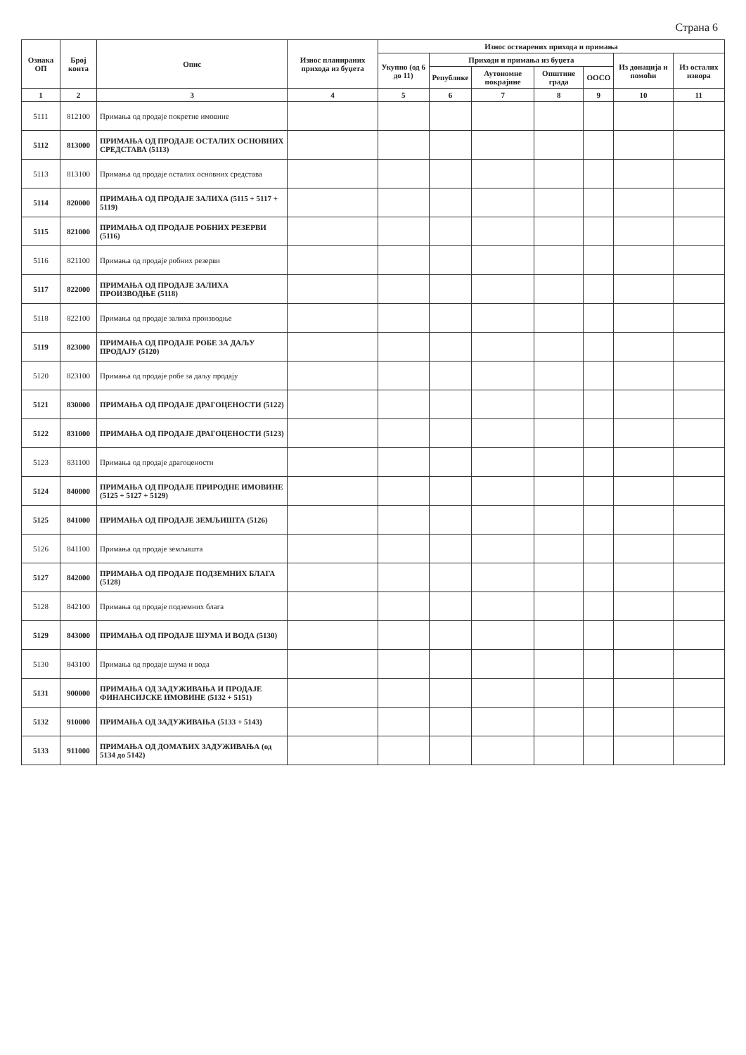Страна 6
| Ознака ОП | Број конта | Опис | Износ планираних прихода из буџета | Износ остварених прихода и примања | | | | | | |
| --- | --- | --- | --- | --- | --- | --- | --- | --- | --- | --- |
| | | | | Укупно (од 6 до 11) | Приходи и примања из буџета | | | | Из донација и помоћи | Из осталих извора |
| | | | | | Републике | Аутономне покрајине | Општине града | ООСО | | |
| 1 | 2 | 3 | 4 | 5 | 6 | 7 | 8 | 9 | 10 | 11 |
| 5111 | 812100 | Примања од продаје покретне имовине | | | | | | | | |
| 5112 | 813000 | ПРИМАЊА ОД ПРОДАЈЕ ОСТАЛИХ ОСНОВНИХ СРЕДСТАВА (5113) | | | | | | | | |
| 5113 | 813100 | Примања од продаје осталих основних средстава | | | | | | | | |
| 5114 | 820000 | ПРИМАЊА ОД ПРОДАЈЕ ЗАЛИХА (5115 + 5117 + 5119) | | | | | | | | |
| 5115 | 821000 | ПРИМАЊА ОД ПРОДАЈЕ РОБНИХ РЕЗЕРВИ (5116) | | | | | | | | |
| 5116 | 821100 | Примања од продаје робних резерви | | | | | | | | |
| 5117 | 822000 | ПРИМАЊА ОД ПРОДАЈЕ ЗАЛИХА ПРОИЗВОДЊЕ (5118) | | | | | | | | |
| 5118 | 822100 | Примања од продаје залиха производње | | | | | | | | |
| 5119 | 823000 | ПРИМАЊА ОД ПРОДАЈЕ РОБЕ ЗА ДАЉУ ПРОДАЈУ (5120) | | | | | | | | |
| 5120 | 823100 | Примања од продаје робе за даљу продају | | | | | | | | |
| 5121 | 830000 | ПРИМАЊА ОД ПРОДАЈЕ ДРАГОЦЕНОСТИ (5122) | | | | | | | | |
| 5122 | 831000 | ПРИМАЊА ОД ПРОДАЈЕ ДРАГОЦЕНОСТИ (5123) | | | | | | | | |
| 5123 | 831100 | Примања од продаје драгоцености | | | | | | | | |
| 5124 | 840000 | ПРИМАЊА ОД ПРОДАЈЕ ПРИРОДНЕ ИМОВИНЕ (5125 + 5127 + 5129) | | | | | | | | |
| 5125 | 841000 | ПРИМАЊА ОД ПРОДАЈЕ ЗЕМЉИШТА (5126) | | | | | | | | |
| 5126 | 841100 | Примања од продаје земљишта | | | | | | | | |
| 5127 | 842000 | ПРИМАЊА ОД ПРОДАЈЕ ПОДЗЕМНИХ БЛАГА (5128) | | | | | | | | |
| 5128 | 842100 | Примања од продаје подземних блага | | | | | | | | |
| 5129 | 843000 | ПРИМАЊА ОД ПРОДАЈЕ ШУМА И ВОДА (5130) | | | | | | | | |
| 5130 | 843100 | Примања од продаје шума и вода | | | | | | | | |
| 5131 | 900000 | ПРИМАЊА ОД ЗАДУЖИВАЊА И ПРОДАЈЕ ФИНАНСИЈСКЕ ИМОВИНЕ (5132 + 5151) | | | | | | | | |
| 5132 | 910000 | ПРИМАЊА ОД ЗАДУЖИВАЊА (5133 + 5143) | | | | | | | | |
| 5133 | 911000 | ПРИМАЊА ОД ДОМАЋИХ ЗАДУЖИВАЊА (од 5134 до 5142) | | | | | | | | |